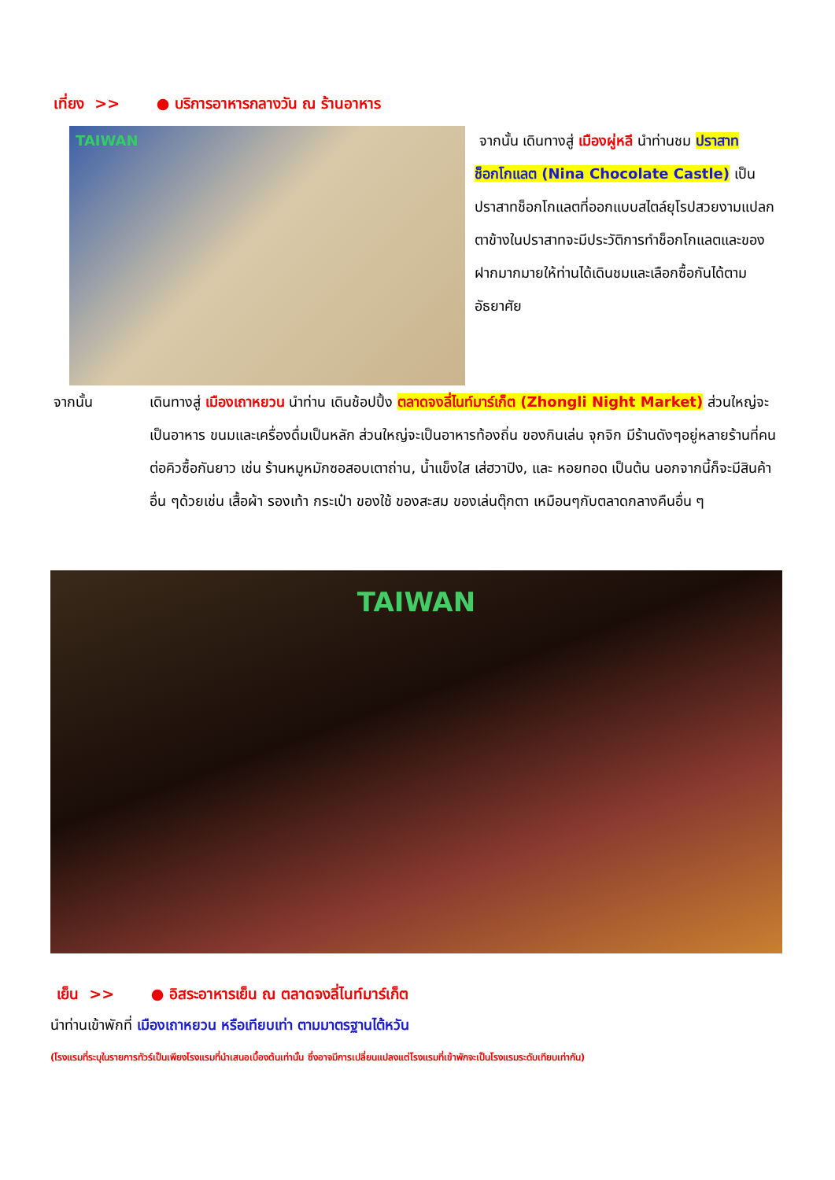เที่ยง >> ● บริการอาหารกลางวัน ณ ร้านอาหาร
TAIWAN
จากนั้น เดินทางสู่ เมืองผู่หลี นำท่านชม ปราสาทช็อกโกแลต (Nina Chocolate Castle) เป็นปราสาทช็อกโกแลตที่ออกแบบสไตล์ยุโรปสวยงามแปลกตาข้างในปราสาทจะมีประวัติการทำช็อกโกแลตและของฝากมากมายให้ท่านได้เดินชมและเลือกซื้อกันได้ตามอัธยาศัย
จากนั้น เดินทางสู่ เมืองเถาหยวน นำท่าน เดินช้อปปิ้ง ตลาดจงลี่ไนท์มาร์เก็ต (Zhongli Night Market) ส่วนใหญ่จะเป็นอาหาร ขนมและเครื่องดื่มเป็นหลัก ส่วนใหญ่จะเป็นอาหารท้องถิ่น ของกินเล่น จุกจิก มีร้านดังๆอยู่หลายร้านที่คนต่อคิวซื้อกันยาว เช่น ร้านหมูหมักซอสอบเตาถ่าน, น้ำแข็งใส เส่ฮวาปิง, และ หอยทอด เป็นต้น นอกจากนี้ก็จะมีสินค้าอื่น ๆด้วยเช่น เสื้อผ้า รองเท้า กระเป๋า ของใช้ ของสะสม ของเล่นตุ๊กตา เหมือนๆกับตลาดกลางคืนอื่น ๆ
TAIWAN
เย็น >> ● อิสระอาหารเย็น ณ ตลาดจงลี่ไนท์มาร์เก็ต
นำท่านเข้าพักที่ เมืองเถาหยวน หรือเทียบเท่า ตามมาตรฐานไต้หวัน
(โรงแรมที่ระบุในรายการทัวร์เป็นเพียงโรงแรมที่นำเสนอเบื้องต้นเท่านั้น ซึ่งอาจมีการเปลี่ยนแปลงแต่โรงแรมที่เข้าพักจะเป็นโรงแรมระดับเทียบเท่ากัน)